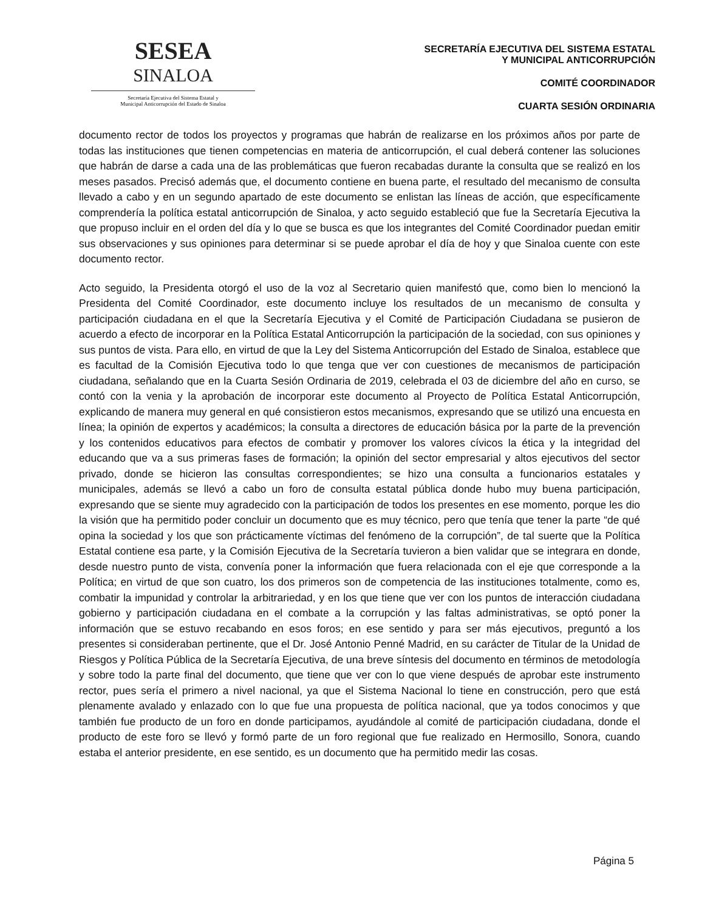SESEA
SINALOA
Secretaría Ejecutiva del Sistema Estatal y
Municipal Anticorrupción del Estado de Sinaloa
SECRETARÍA EJECUTIVA DEL SISTEMA ESTATAL
Y MUNICIPAL ANTICORRUPCIÓN
COMITÉ COORDINADOR
CUARTA SESIÓN ORDINARIA
documento rector de todos los proyectos y programas que habrán de realizarse en los próximos años por parte de todas las instituciones que tienen competencias en materia de anticorrupción, el cual deberá contener las soluciones que habrán de darse a cada una de las problemáticas que fueron recabadas durante la consulta que se realizó en los meses pasados. Precisó además que, el documento contiene en buena parte, el resultado del mecanismo de consulta llevado a cabo y en un segundo apartado de este documento se enlistan las líneas de acción, que específicamente comprendería la política estatal anticorrupción de Sinaloa, y acto seguido estableció que fue la Secretaría Ejecutiva la que propuso incluir en el orden del día y lo que se busca es que los integrantes del Comité Coordinador puedan emitir sus observaciones y sus opiniones para determinar si se puede aprobar el día de hoy y que Sinaloa cuente con este documento rector.
Acto seguido, la Presidenta otorgó el uso de la voz al Secretario quien manifestó que, como bien lo mencionó la Presidenta del Comité Coordinador, este documento incluye los resultados de un mecanismo de consulta y participación ciudadana en el que la Secretaría Ejecutiva y el Comité de Participación Ciudadana se pusieron de acuerdo a efecto de incorporar en la Política Estatal Anticorrupción la participación de la sociedad, con sus opiniones y sus puntos de vista. Para ello, en virtud de que la Ley del Sistema Anticorrupción del Estado de Sinaloa, establece que es facultad de la Comisión Ejecutiva todo lo que tenga que ver con cuestiones de mecanismos de participación ciudadana, señalando que en la Cuarta Sesión Ordinaria de 2019, celebrada el 03 de diciembre del año en curso, se contó con la venia y la aprobación de incorporar este documento al Proyecto de Política Estatal Anticorrupción, explicando de manera muy general en qué consistieron estos mecanismos, expresando que se utilizó una encuesta en línea; la opinión de expertos y académicos; la consulta a directores de educación básica por la parte de la prevención y los contenidos educativos para efectos de combatir y promover los valores cívicos la ética y la integridad del educando que va a sus primeras fases de formación; la opinión del sector empresarial y altos ejecutivos del sector privado, donde se hicieron las consultas correspondientes; se hizo una consulta a funcionarios estatales y municipales, además se llevó a cabo un foro de consulta estatal pública donde hubo muy buena participación, expresando que se siente muy agradecido con la participación de todos los presentes en ese momento, porque les dio la visión que ha permitido poder concluir un documento que es muy técnico, pero que tenía que tener la parte “de qué opina la sociedad y los que son prácticamente víctimas del fenómeno de la corrupción”, de tal suerte que la Política Estatal contiene esa parte, y la Comisión Ejecutiva de la Secretaría tuvieron a bien validar que se integrara en donde, desde nuestro punto de vista, convenía poner la información que fuera relacionada con el eje que corresponde a la Política; en virtud de que son cuatro, los dos primeros son de competencia de las instituciones totalmente, como es, combatir la impunidad y controlar la arbitrariedad, y en los que tiene que ver con los puntos de interacción ciudadana gobierno y participación ciudadana en el combate a la corrupción y las faltas administrativas, se optó poner la información que se estuvo recabando en esos foros; en ese sentido y para ser más ejecutivos, preguntó a los presentes si consideraban pertinente, que el Dr. José Antonio Penné Madrid, en su carácter de Titular de la Unidad de Riesgos y Política Pública de la Secretaría Ejecutiva, de una breve síntesis del documento en términos de metodología y sobre todo la parte final del documento, que tiene que ver con lo que viene después de aprobar este instrumento rector, pues sería el primero a nivel nacional, ya que el Sistema Nacional lo tiene en construcción, pero que está plenamente avalado y enlazado con lo que fue una propuesta de política nacional, que ya todos conocimos y que también fue producto de un foro en donde participamos, ayudándole al comité de participación ciudadana, donde el producto de este foro se llevó y formó parte de un foro regional que fue realizado en Hermosillo, Sonora, cuando estaba el anterior presidente, en ese sentido, es un documento que ha permitido medir las cosas.
Página 5